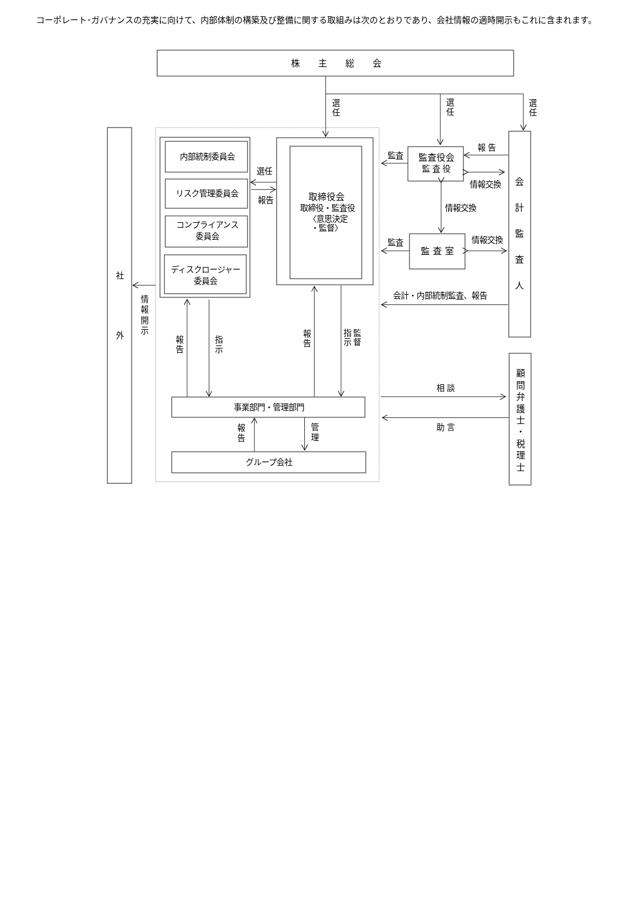コーポレート･ガバナンスの充実に向けて、内部体制の構築及び整備に関する取組みは次のとおりであり、会社情報の適時開示もこれに含まれます。
株　　主　　総　　会
内部統制委員会
リスク管理委員会
コンプライアンス
委員会
ディスクロージャー
委員会
取締役会
取締役・監査役
〈意思決定
・監督〉
監査役会
監 査 役
監 査 室
事業部門・管理部門
グループ会社
選任
報告
監査
監査
報 告
情報交換
情報交換
情報交換
会計・内部統制監査、報告
相 談
助 言
選 任
選 任
選 任
会 計 監 査 人
顧 問 弁 護 士 ・ 税 理 士
社 外
情 報 開 示
報 告
指 示
報 告
指 示
監 督
報 告
管 理